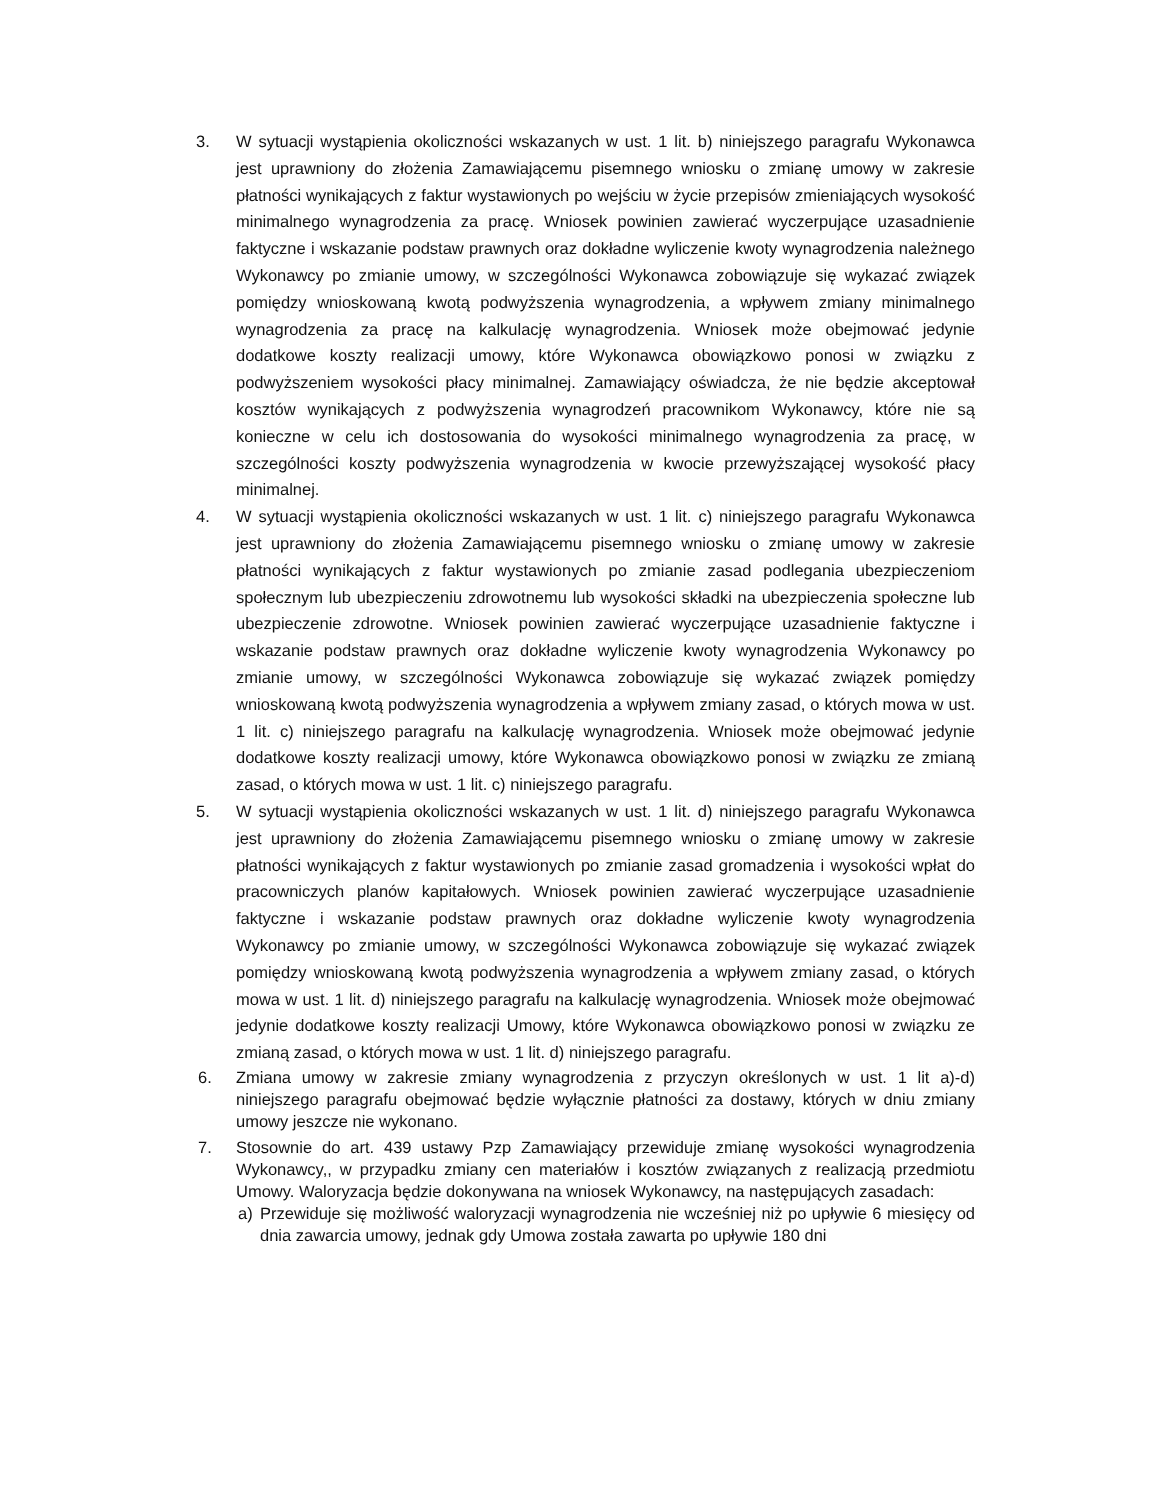3. W sytuacji wystąpienia okoliczności wskazanych w ust. 1 lit. b) niniejszego paragrafu Wykonawca jest uprawniony do złożenia Zamawiającemu pisemnego wniosku o zmianę umowy w zakresie płatności wynikających z faktur wystawionych po wejściu w życie przepisów zmieniających wysokość minimalnego wynagrodzenia za pracę. Wniosek powinien zawierać wyczerpujące uzasadnienie faktyczne i wskazanie podstaw prawnych oraz dokładne wyliczenie kwoty wynagrodzenia należnego Wykonawcy po zmianie umowy, w szczególności Wykonawca zobowiązuje się wykazać związek pomiędzy wnioskowaną kwotą podwyższenia wynagrodzenia, a wpływem zmiany minimalnego wynagrodzenia za pracę na kalkulację wynagrodzenia. Wniosek może obejmować jedynie dodatkowe koszty realizacji umowy, które Wykonawca obowiązkowo ponosi w związku z podwyższeniem wysokości płacy minimalnej. Zamawiający oświadcza, że nie będzie akceptował kosztów wynikających z podwyższenia wynagrodzeń pracownikom Wykonawcy, które nie są konieczne w celu ich dostosowania do wysokości minimalnego wynagrodzenia za pracę, w szczególności koszty podwyższenia wynagrodzenia w kwocie przewyższającej wysokość płacy minimalnej.
4. W sytuacji wystąpienia okoliczności wskazanych w ust. 1 lit. c) niniejszego paragrafu Wykonawca jest uprawniony do złożenia Zamawiającemu pisemnego wniosku o zmianę umowy w zakresie płatności wynikających z faktur wystawionych po zmianie zasad podlegania ubezpieczeniom społecznym lub ubezpieczeniu zdrowotnemu lub wysokości składki na ubezpieczenia społeczne lub ubezpieczenie zdrowotne. Wniosek powinien zawierać wyczerpujące uzasadnienie faktyczne i wskazanie podstaw prawnych oraz dokładne wyliczenie kwoty wynagrodzenia Wykonawcy po zmianie umowy, w szczególności Wykonawca zobowiązuje się wykazać związek pomiędzy wnioskowaną kwotą podwyższenia wynagrodzenia a wpływem zmiany zasad, o których mowa w ust. 1 lit. c) niniejszego paragrafu na kalkulację wynagrodzenia. Wniosek może obejmować jedynie dodatkowe koszty realizacji umowy, które Wykonawca obowiązkowo ponosi w związku ze zmianą zasad, o których mowa w ust. 1 lit. c) niniejszego paragrafu.
5. W sytuacji wystąpienia okoliczności wskazanych w ust. 1 lit. d) niniejszego paragrafu Wykonawca jest uprawniony do złożenia Zamawiającemu pisemnego wniosku o zmianę umowy w zakresie płatności wynikających z faktur wystawionych po zmianie zasad gromadzenia i wysokości wpłat do pracowniczych planów kapitałowych. Wniosek powinien zawierać wyczerpujące uzasadnienie faktyczne i wskazanie podstaw prawnych oraz dokładne wyliczenie kwoty wynagrodzenia Wykonawcy po zmianie umowy, w szczególności Wykonawca zobowiązuje się wykazać związek pomiędzy wnioskowaną kwotą podwyższenia wynagrodzenia a wpływem zmiany zasad, o których mowa w ust. 1 lit. d) niniejszego paragrafu na kalkulację wynagrodzenia. Wniosek może obejmować jedynie dodatkowe koszty realizacji Umowy, które Wykonawca obowiązkowo ponosi w związku ze zmianą zasad, o których mowa w ust. 1 lit. d) niniejszego paragrafu.
6. Zmiana umowy w zakresie zmiany wynagrodzenia z przyczyn określonych w ust. 1 lit a)-d) niniejszego paragrafu obejmować będzie wyłącznie płatności za dostawy, których w dniu zmiany umowy jeszcze nie wykonano.
7. Stosownie do art. 439 ustawy Pzp Zamawiający przewiduje zmianę wysokości wynagrodzenia Wykonawcy,, w przypadku zmiany cen materiałów i kosztów związanych z realizacją przedmiotu Umowy. Waloryzacja będzie dokonywana na wniosek Wykonawcy, na następujących zasadach:
a) Przewiduje się możliwość waloryzacji wynagrodzenia nie wcześniej niż po upływie 6 miesięcy od dnia zawarcia umowy, jednak gdy Umowa została zawarta po upływie 180 dni